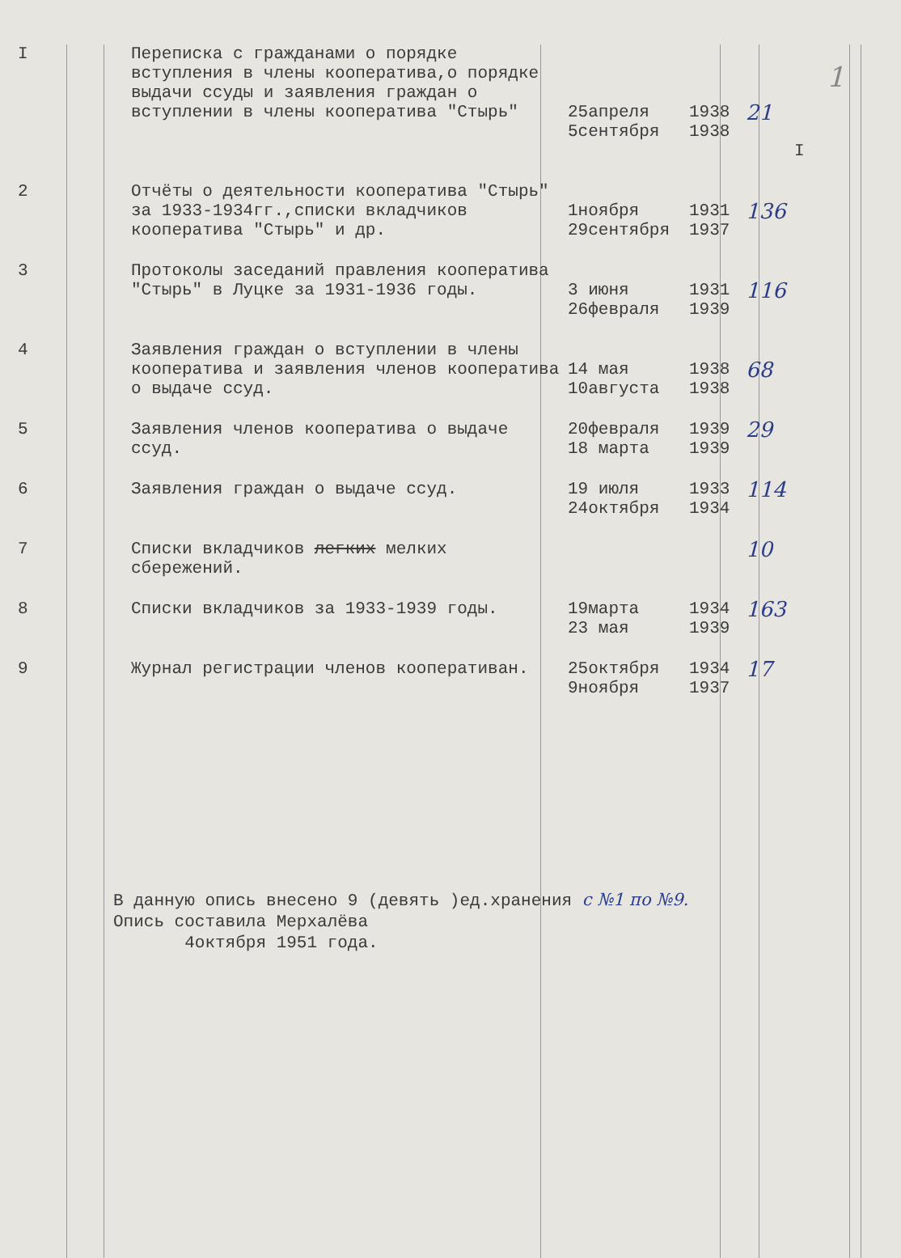1
| I | Переписка с гражданами о порядке вступления в члены кооператива,о порядке выдачи ссуды и заявления граждан о вступлении в члены кооператива "Стырь" | 25апреля 5сентября | 1938 1938 | 21 | I |
| 2 | Отчёты о деятельности кооператива "Стырь" за 1933-1934гг.,списки вкладчиков кооператива "Стырь" и др. | 1ноября 29сентября | 1931 1937 | 136 | |
| 3 | Протоколы заседаний правления кооператива "Стырь" в Луцке за 1931-1936 годы. | 3 июня 26февраля | 1931 1939 | 116 | |
| 4 | Заявления граждан о вступлении в члены кооператива и заявления членов кооператива о выдаче ссуд. | 14 мая 10августа | 1938 1938 | 68 | |
| 5 | Заявления членов кооператива о выдаче ссуд. | 20февраля 18 марта | 1939 1939 | 29 | |
| 6 | Заявления граждан о выдаче ссуд. | 19 июля 24октября | 1933 1934 | 114 | |
| 7 | Списки вкладчиков легких мелких сбережений. | | | 10 | |
| 8 | Списки вкладчиков за 1933-1939 годы. | 19марта 23 мая | 1934 1939 | 163 | |
| 9 | Журнал регистрации членов кооперативан. | 25октября 9ноября | 1934 1937 | 17 | |
В данную опись внесено 9 (девять )ед.хранения с №1 по №9.
Опись составила Мерхалёва
4октября 1951 года.